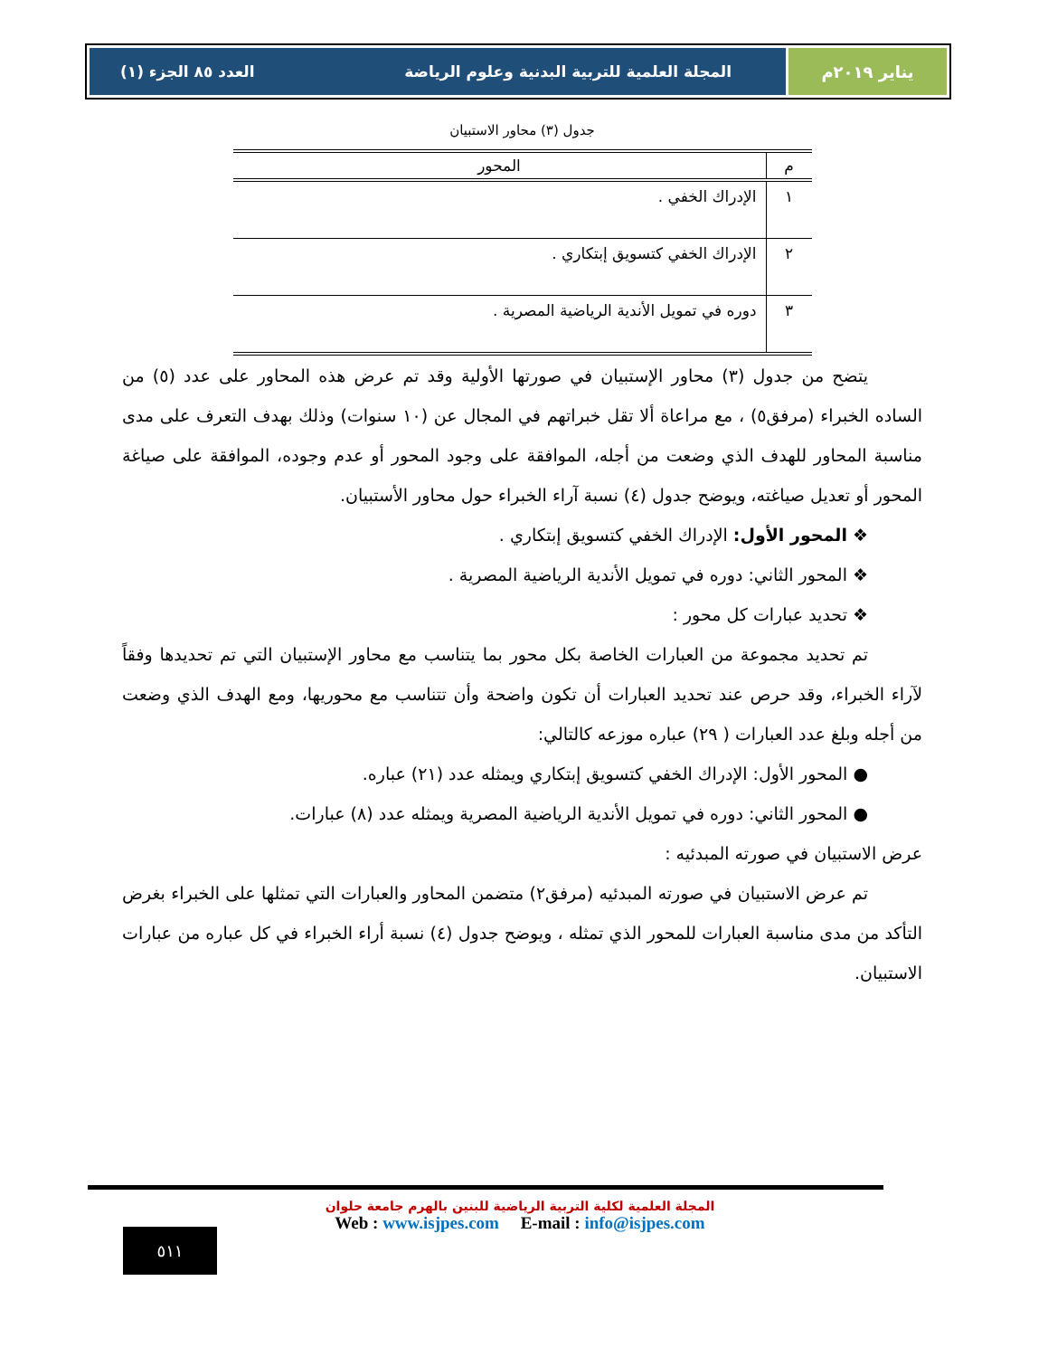يناير ٢٠١٩م المجلة العلمية للتربية البدنية وعلوم الرياضة العدد ٨٥ الجزء (١)
جدول (٣) محاور الاستبيان
| م | المحور |
| --- | --- |
| ١ | الإدراك الخفي . |
| ٢ | الإدراك الخفي كتسويق إبتكاري . |
| ٣ | دوره في تمويل الأندية الرياضية المصرية . |
يتضح من جدول (٣) محاور الإستبيان في صورتها الأولية وقد تم عرض هذه المحاور على عدد (٥) من الساده الخبراء (مرفق٥) ، مع مراعاة ألا تقل خبراتهم في المجال عن (١٠ سنوات) وذلك بهدف التعرف على مدى مناسبة المحاور للهدف الذي وضعت من أجله، الموافقة على وجود المحور أو عدم وجوده، الموافقة على صياغة المحور أو تعديل صياغته، ويوضح جدول (٤) نسبة آراء الخبراء حول محاور الأستبيان.
❖ المحور الأول: الإدراك الخفي كتسويق إبتكاري .
❖ المحور الثاني: دوره في تمويل الأندية الرياضية المصرية .
❖ تحديد عبارات كل محور :
تم تحديد مجموعة من العبارات الخاصة بكل محور بما يتناسب مع محاور الإستبيان التي تم تحديدها وفقاً لآراء الخبراء، وقد حرص عند تحديد العبارات أن تكون واضحة وأن تتناسب مع محوريها، ومع الهدف الذي وضعت من أجله وبلغ عدد العبارات ( ٢٩) عباره موزعه كالتالي:
● المحور الأول: الإدراك الخفي كتسويق إبتكاري ويمثله عدد (٢١) عباره.
● المحور الثاني: دوره في تمويل الأندية الرياضية المصرية ويمثله عدد (٨) عبارات.
عرض الاستبيان في صورته المبدئيه :
تم عرض الاستبيان في صورته المبدئيه (مرفق٢) متضمن المحاور والعبارات التي تمثلها على الخبراء بغرض التأكد من مدى مناسبة العبارات للمحور الذي تمثله ، ويوضح جدول (٤) نسبة أراء الخبراء في كل عباره من عبارات الاستبيان.
المجلة العلمية لكلية التربية الرياضية للبنين بالهرم جامعة حلوان
Web : www.isjpes.com E-mail : info@isjpes.com
٥١١